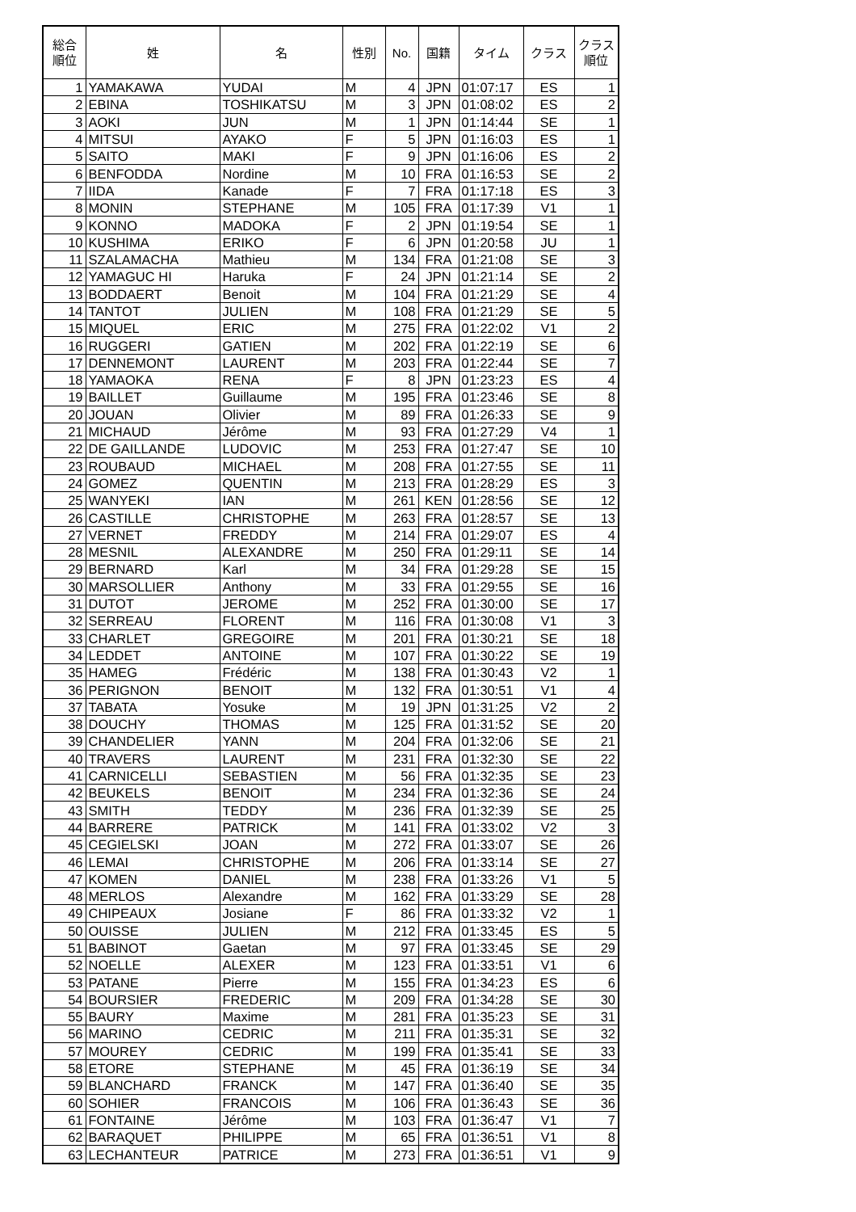| 総合 順位 | 姓 | 名 | 性別 | No. | 国籍 | タイム | クラス | クラス 順位 |
| --- | --- | --- | --- | --- | --- | --- | --- | --- |
| 1 | YAMAKAWA | YUDAI | M | 4 | JPN | 01:07:17 | ES | 1 |
| 2 | EBINA | TOSHIKATSU | M | 3 | JPN | 01:08:02 | ES | 2 |
| 3 | AOKI | JUN | M | 1 | JPN | 01:14:44 | SE | 1 |
| 4 | MITSUI | AYAKO | F | 5 | JPN | 01:16:03 | ES | 1 |
| 5 | SAITO | MAKI | F | 9 | JPN | 01:16:06 | ES | 2 |
| 6 | BENFODDA | Nordine | M | 10 | FRA | 01:16:53 | SE | 2 |
| 7 | IIDA | Kanade | F | 7 | FRA | 01:17:18 | ES | 3 |
| 8 | MONIN | STEPHANE | M | 105 | FRA | 01:17:39 | V1 | 1 |
| 9 | KONNO | MADOKA | F | 2 | JPN | 01:19:54 | SE | 1 |
| 10 | KUSHIMA | ERIKO | F | 6 | JPN | 01:20:58 | JU | 1 |
| 11 | SZALAMACHA | Mathieu | M | 134 | FRA | 01:21:08 | SE | 3 |
| 12 | YAMAGUC HI | Haruka | F | 24 | JPN | 01:21:14 | SE | 2 |
| 13 | BODDAERT | Benoit | M | 104 | FRA | 01:21:29 | SE | 4 |
| 14 | TANTOT | JULIEN | M | 108 | FRA | 01:21:29 | SE | 5 |
| 15 | MIQUEL | ERIC | M | 275 | FRA | 01:22:02 | V1 | 2 |
| 16 | RUGGERI | GATIEN | M | 202 | FRA | 01:22:19 | SE | 6 |
| 17 | DENNEMONT | LAURENT | M | 203 | FRA | 01:22:44 | SE | 7 |
| 18 | YAMAOKA | RENA | F | 8 | JPN | 01:23:23 | ES | 4 |
| 19 | BAILLET | Guillaume | M | 195 | FRA | 01:23:46 | SE | 8 |
| 20 | JOUAN | Olivier | M | 89 | FRA | 01:26:33 | SE | 9 |
| 21 | MICHAUD | Jérôme | M | 93 | FRA | 01:27:29 | V4 | 1 |
| 22 | DE GAILLANDE | LUDOVIC | M | 253 | FRA | 01:27:47 | SE | 10 |
| 23 | ROUBAUD | MICHAEL | M | 208 | FRA | 01:27:55 | SE | 11 |
| 24 | GOMEZ | QUENTIN | M | 213 | FRA | 01:28:29 | ES | 3 |
| 25 | WANYEKI | IAN | M | 261 | KEN | 01:28:56 | SE | 12 |
| 26 | CASTILLE | CHRISTOPHE | M | 263 | FRA | 01:28:57 | SE | 13 |
| 27 | VERNET | FREDDY | M | 214 | FRA | 01:29:07 | ES | 4 |
| 28 | MESNIL | ALEXANDRE | M | 250 | FRA | 01:29:11 | SE | 14 |
| 29 | BERNARD | Karl | M | 34 | FRA | 01:29:28 | SE | 15 |
| 30 | MARSOLLIER | Anthony | M | 33 | FRA | 01:29:55 | SE | 16 |
| 31 | DUTOT | JEROME | M | 252 | FRA | 01:30:00 | SE | 17 |
| 32 | SERREAU | FLORENT | M | 116 | FRA | 01:30:08 | V1 | 3 |
| 33 | CHARLET | GREGOIRE | M | 201 | FRA | 01:30:21 | SE | 18 |
| 34 | LEDDET | ANTOINE | M | 107 | FRA | 01:30:22 | SE | 19 |
| 35 | HAMEG | Frédéric | M | 138 | FRA | 01:30:43 | V2 | 1 |
| 36 | PERIGNON | BENOIT | M | 132 | FRA | 01:30:51 | V1 | 4 |
| 37 | TABATA | Yosuke | M | 19 | JPN | 01:31:25 | V2 | 2 |
| 38 | DOUCHY | THOMAS | M | 125 | FRA | 01:31:52 | SE | 20 |
| 39 | CHANDELIER | YANN | M | 204 | FRA | 01:32:06 | SE | 21 |
| 40 | TRAVERS | LAURENT | M | 231 | FRA | 01:32:30 | SE | 22 |
| 41 | CARNICELLI | SEBASTIEN | M | 56 | FRA | 01:32:35 | SE | 23 |
| 42 | BEUKELS | BENOIT | M | 234 | FRA | 01:32:36 | SE | 24 |
| 43 | SMITH | TEDDY | M | 236 | FRA | 01:32:39 | SE | 25 |
| 44 | BARRERE | PATRICK | M | 141 | FRA | 01:33:02 | V2 | 3 |
| 45 | CEGIELSKI | JOAN | M | 272 | FRA | 01:33:07 | SE | 26 |
| 46 | LEMAI | CHRISTOPHE | M | 206 | FRA | 01:33:14 | SE | 27 |
| 47 | KOMEN | DANIEL | M | 238 | FRA | 01:33:26 | V1 | 5 |
| 48 | MERLOS | Alexandre | M | 162 | FRA | 01:33:29 | SE | 28 |
| 49 | CHIPEAUX | Josiane | F | 86 | FRA | 01:33:32 | V2 | 1 |
| 50 | OUISSE | JULIEN | M | 212 | FRA | 01:33:45 | ES | 5 |
| 51 | BABINOT | Gaetan | M | 97 | FRA | 01:33:45 | SE | 29 |
| 52 | NOELLE | ALEXER | M | 123 | FRA | 01:33:51 | V1 | 6 |
| 53 | PATANE | Pierre | M | 155 | FRA | 01:34:23 | ES | 6 |
| 54 | BOURSIER | FREDERIC | M | 209 | FRA | 01:34:28 | SE | 30 |
| 55 | BAURY | Maxime | M | 281 | FRA | 01:35:23 | SE | 31 |
| 56 | MARINO | CEDRIC | M | 211 | FRA | 01:35:31 | SE | 32 |
| 57 | MOUREY | CEDRIC | M | 199 | FRA | 01:35:41 | SE | 33 |
| 58 | ETORE | STEPHANE | M | 45 | FRA | 01:36:19 | SE | 34 |
| 59 | BLANCHARD | FRANCK | M | 147 | FRA | 01:36:40 | SE | 35 |
| 60 | SOHIER | FRANCOIS | M | 106 | FRA | 01:36:43 | SE | 36 |
| 61 | FONTAINE | Jérôme | M | 103 | FRA | 01:36:47 | V1 | 7 |
| 62 | BARAQUET | PHILIPPE | M | 65 | FRA | 01:36:51 | V1 | 8 |
| 63 | LECHANTEUR | PATRICE | M | 273 | FRA | 01:36:51 | V1 | 9 |